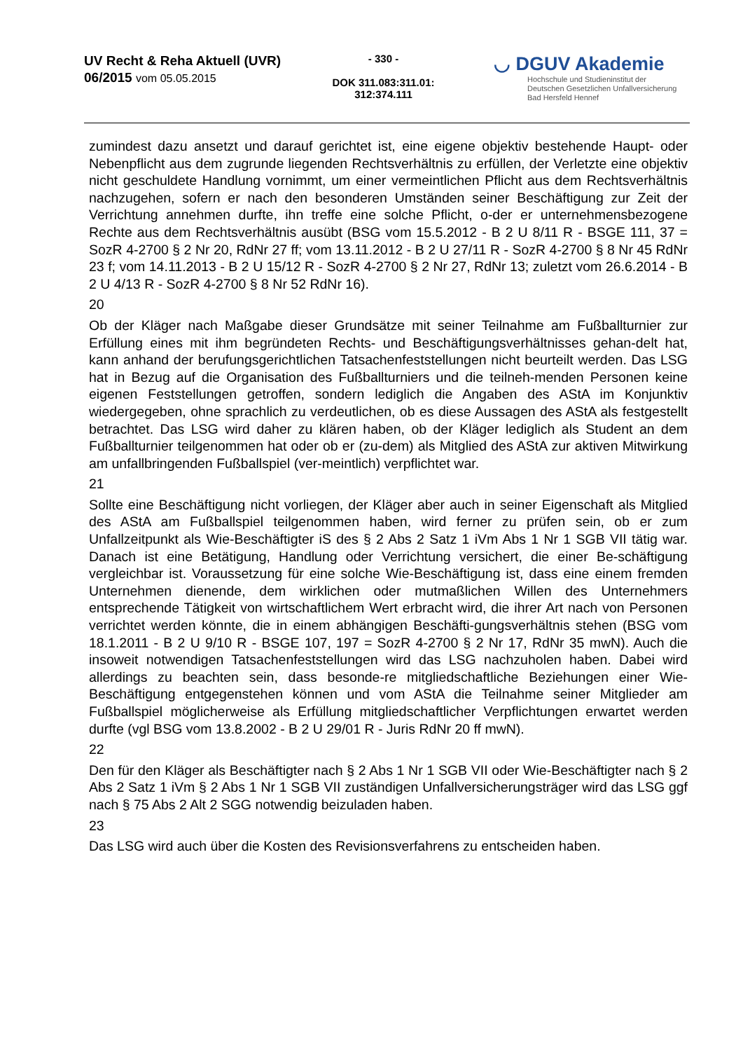UV Recht & Reha Aktuell (UVR)
06/2015 vom 05.05.2015
- 330 -
DOK 311.083:311.01:
312:374.111
◡ DGUV Akademie
Hochschule und Studieninstitut der
Deutschen Gesetzlichen Unfallversicherung
Bad Hersfeld Hennef
zumindest dazu ansetzt und darauf gerichtet ist, eine eigene objektiv bestehende Haupt- oder Nebenpflicht aus dem zugrunde liegenden Rechtsverhältnis zu erfüllen, der Verletzte eine objektiv nicht geschuldete Handlung vornimmt, um einer vermeintlichen Pflicht aus dem Rechtsverhältnis nachzugehen, sofern er nach den besonderen Umständen seiner Beschäftigung zur Zeit der Verrichtung annehmen durfte, ihn treffe eine solche Pflicht, o-der er unternehmensbezogene Rechte aus dem Rechtsverhältnis ausübt (BSG vom 15.5.2012 - B 2 U 8/11 R - BSGE 111, 37 = SozR 4-2700 § 2 Nr 20, RdNr 27 ff; vom 13.11.2012 - B 2 U 27/11 R - SozR 4-2700 § 8 Nr 45 RdNr 23 f; vom 14.11.2013 - B 2 U 15/12 R - SozR 4-2700 § 2 Nr 27, RdNr 13; zuletzt vom 26.6.2014 - B 2 U 4/13 R - SozR 4-2700 § 8 Nr 52 RdNr 16).
20
Ob der Kläger nach Maßgabe dieser Grundsätze mit seiner Teilnahme am Fußballturnier zur Erfüllung eines mit ihm begründeten Rechts- und Beschäftigungsverhältnisses gehan-delt hat, kann anhand der berufungsgerichtlichen Tatsachenfeststellungen nicht beurteilt werden. Das LSG hat in Bezug auf die Organisation des Fußballturniers und die teilneh-menden Personen keine eigenen Feststellungen getroffen, sondern lediglich die Angaben des AStA im Konjunktiv wiedergegeben, ohne sprachlich zu verdeutlichen, ob es diese Aussagen des AStA als festgestellt betrachtet. Das LSG wird daher zu klären haben, ob der Kläger lediglich als Student an dem Fußballturnier teilgenommen hat oder ob er (zu-dem) als Mitglied des AStA zur aktiven Mitwirkung am unfallbringenden Fußballspiel (ver-meintlich) verpflichtet war.
21
Sollte eine Beschäftigung nicht vorliegen, der Kläger aber auch in seiner Eigenschaft als Mitglied des AStA am Fußballspiel teilgenommen haben, wird ferner zu prüfen sein, ob er zum Unfallzeitpunkt als Wie-Beschäftigter iS des § 2 Abs 2 Satz 1 iVm Abs 1 Nr 1 SGB VII tätig war. Danach ist eine Betätigung, Handlung oder Verrichtung versichert, die einer Be-schäftigung vergleichbar ist. Voraussetzung für eine solche Wie-Beschäftigung ist, dass eine einem fremden Unternehmen dienende, dem wirklichen oder mutmaßlichen Willen des Unternehmers entsprechende Tätigkeit von wirtschaftlichem Wert erbracht wird, die ihrer Art nach von Personen verrichtet werden könnte, die in einem abhängigen Beschäfti-gungsverhältnis stehen (BSG vom 18.1.2011 - B 2 U 9/10 R - BSGE 107, 197 = SozR 4-2700 § 2 Nr 17, RdNr 35 mwN). Auch die insoweit notwendigen Tatsachenfeststellungen wird das LSG nachzuholen haben. Dabei wird allerdings zu beachten sein, dass besonde-re mitgliedschaftliche Beziehungen einer Wie-Beschäftigung entgegenstehen können und vom AStA die Teilnahme seiner Mitglieder am Fußballspiel möglicherweise als Erfüllung mitgliedschaftlicher Verpflichtungen erwartet werden durfte (vgl BSG vom 13.8.2002 - B 2 U 29/01 R - Juris RdNr 20 ff mwN).
22
Den für den Kläger als Beschäftigter nach § 2 Abs 1 Nr 1 SGB VII oder Wie-Beschäftigter nach § 2 Abs 2 Satz 1 iVm § 2 Abs 1 Nr 1 SGB VII zuständigen Unfallversicherungsträger wird das LSG ggf nach § 75 Abs 2 Alt 2 SGG notwendig beizuladen haben.
23
Das LSG wird auch über die Kosten des Revisionsverfahrens zu entscheiden haben.